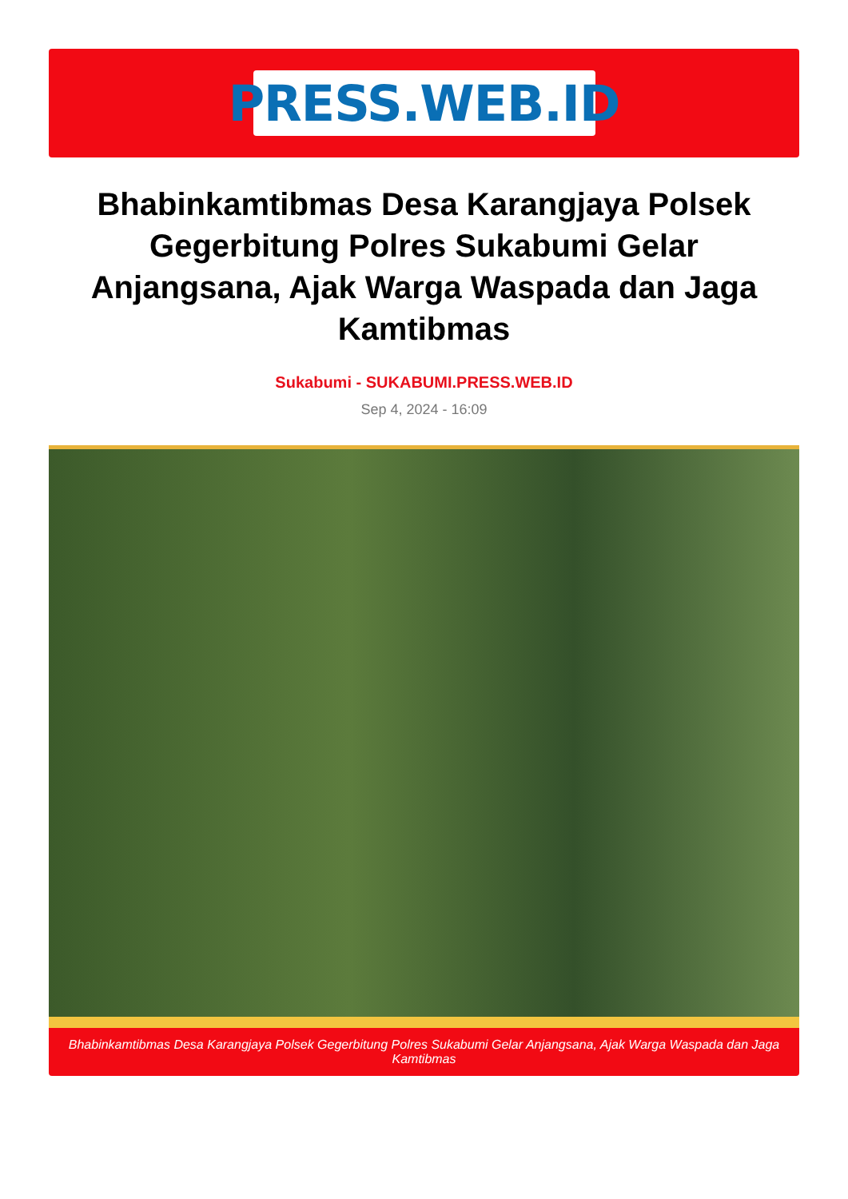PRESS.WEB.ID
Bhabinkamtibmas Desa Karangjaya Polsek Gegerbitung Polres Sukabumi Gelar Anjangsana, Ajak Warga Waspada dan Jaga Kamtibmas
Sukabumi - SUKABUMI.PRESS.WEB.ID
Sep 4, 2024 - 16:09
Bhabinkamtibmas Desa Karangjaya Polsek Gegerbitung Polres Sukabumi Gelar Anjangsana, Ajak Warga Waspada dan Jaga Kamtibmas